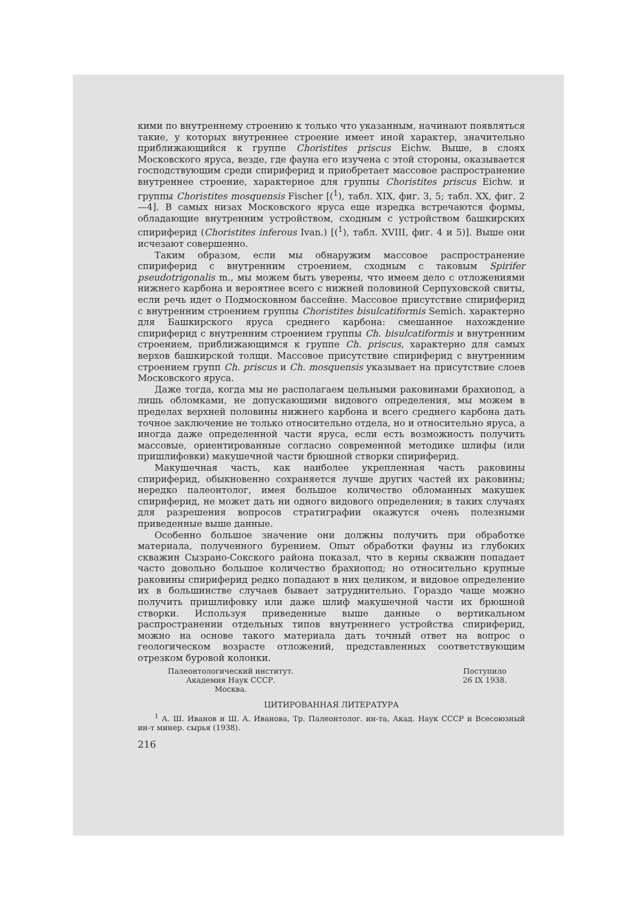кими по внутреннему строению к только что указанным, начинают появляться такие, у которых внутреннее строение имеет иной характер, значительно приближающийся к группе Choristites priscus Eichw. Выше, в слоях Московского яруса, везде, где фауна его изучена с этой стороны, оказывается господствующим среди спириферид и приобретает массовое распространение внутреннее строение, характерное для группы Choristites priscus Eichw. и группы Choristites mosquensis Fischer [(<sup>1</sup>), табл. XIX, фиг. 3, 5; табл. XX, фиг. 2—4]. В самых низах Московского яруса еще изредка встречаются формы, обладающие внутренним устройством, сходным с устройством башкирских спириферид (Choristites inferous Ivan.) [(<sup>1</sup>), табл. XVIII, фиг. 4 и 5)]. Выше они исчезают совершенно.
Таким образом, если мы обнаружим массовое распространение спириферид с внутренним строением, сходным с таковым Spirifer pseudotrigonalis m., мы можем быть уверены, что имеем дело с отложениями нижнего карбона и вероятнее всего с нижней половиной Серпуховской свиты, если речь идет о Подмосковном бассейне. Массовое присутствие спириферид с внутренним строением группы Choristites bisulcatiformis Semich. характерно для Башкирского яруса среднего карбона: смешанное нахождение спириферид с внутренним строением группы Ch. bisulcatiformis и внутренним строением, приближающимся к группе Ch. priscus, характерно для самых верхов башкирской толщи. Массовое присутствие спириферид с внутренним строением групп Ch. priscus и Ch. mosquensis указывает на присутствие слоев Московского яруса.
Даже тогда, когда мы не располагаем цельными раковинами брахиопод, а лишь обломками, не допускающими видового определения, мы можем в пределах верхней половины нижнего карбона и всего среднего карбона дать точное заключение не только относительно отдела, но и относительно яруса, а иногда даже определенной части яруса, если есть возможность получить массовые, ориентированные согласно современной методике шлифы (или пришлифовки) макушечной части брюшной створки спириферид.
Макушечная часть, как наиболее укрепленная часть раковины спириферид, обыкновенно сохраняется лучше других частей их раковины; нередко палеонтолог, имея большое количество обломанных макушек спириферид, не может дать ни одного видового определения; в таких случаях для разрешения вопросов стратиграфии окажутся очень полезными приведенные выше данные.
Особенно большое значение они должны получить при обработке материала, полученного бурением. Опыт обработки фауны из глубоких скважин Сызрано-Сокского района показал, что в керны скважин попадает часто довольно большое количество брахиопод; но относительно крупные раковины спириферид редко попадают в них целиком, и видовое определение их в большинстве случаев бывает затруднительно. Гораздо чаще можно получить пришлифовку или даже шлиф макушечной части их брюшной створки. Используя приведенные выше данные о вертикальном распространении отдельных типов внутреннего устройства спириферид, можно на основе такого материала дать точный ответ на вопрос о геологическом возрасте отложений, представленных соответствующим отрезком буровой колонки.
Палеонтологический институт.
Академия Наук СССР.
Москва.
Поступило
26 IX 1938.
ЦИТИРОВАННАЯ ЛИТЕРАТУРА
<sup>1</sup> А. Ш. Иванов и Ш. А. Иванова, Тр. Палеонтолог. ин-та, Акад. Наук СССР и Всесоюзный ин-т минер. сырья (1938).
216